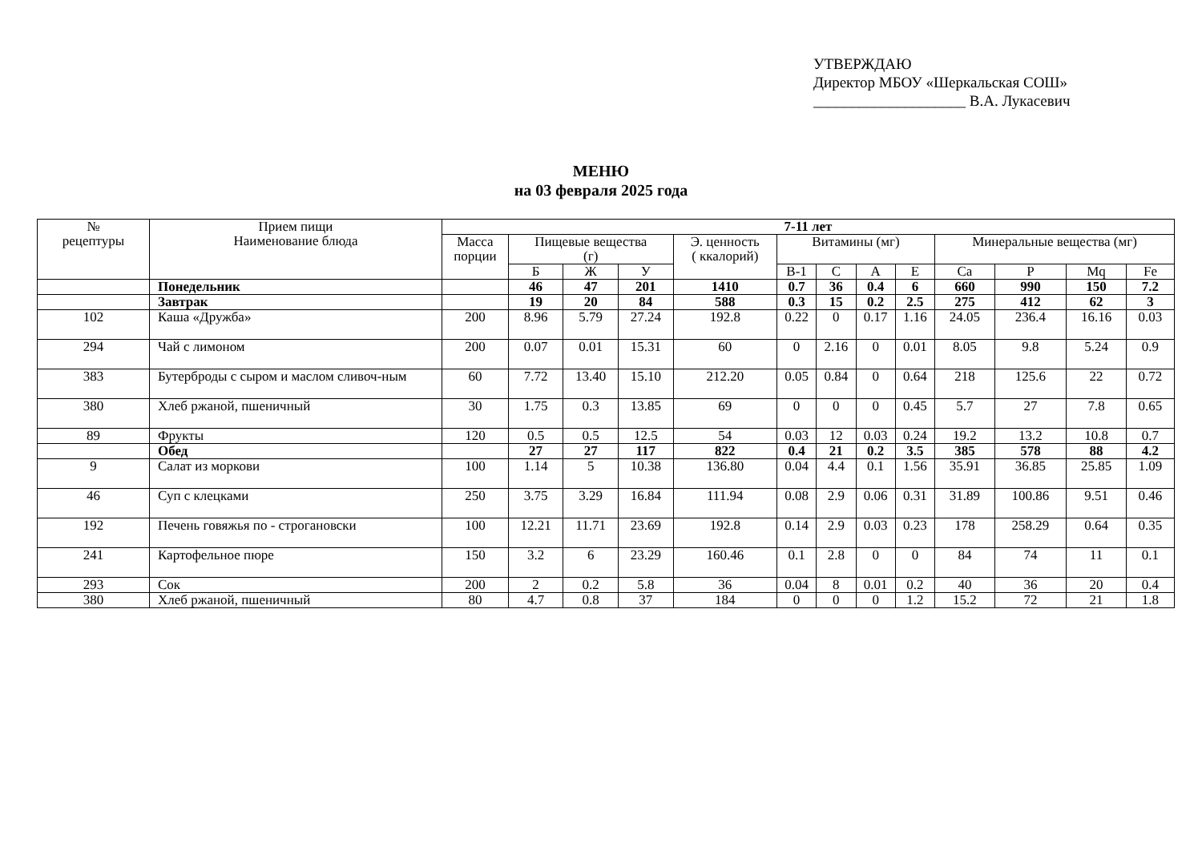УТВЕРЖДАЮ
Директор МБОУ «Шеркальская СОШ»
____________________ В.А. Лукасевич
МЕНЮ
на 03 февраля 2025 года
| № рецептуры | Прием пищи Наименование блюда | 7-11 лет | | | | | | | | | | | | |
| --- | --- | --- | --- | --- | --- | --- | --- | --- | --- | --- | --- | --- | --- | --- |
| | | Масса порции | Пищевые вещества (г) | | | Э. ценность ( ккалорий) | Витамины (мг) | | | | Минеральные вещества (мг) | | | |
| | | | Б | Ж | У | | В-1 | С | А | Е | Са | Р | Mq | Fe |
| | Понедельник | | 46 | 47 | 201 | 1410 | 0.7 | 36 | 0.4 | 6 | 660 | 990 | 150 | 7.2 |
| | Завтрак | | 19 | 20 | 84 | 588 | 0.3 | 15 | 0.2 | 2.5 | 275 | 412 | 62 | 3 |
| 102 | Каша «Дружба» | 200 | 8.96 | 5.79 | 27.24 | 192.8 | 0.22 | 0 | 0.17 | 1.16 | 24.05 | 236.4 | 16.16 | 0.03 |
| 294 | Чай с лимоном | 200 | 0.07 | 0.01 | 15.31 | 60 | 0 | 2.16 | 0 | 0.01 | 8.05 | 9.8 | 5.24 | 0.9 |
| 383 | Бутерброды с сыром и маслом сливоч-ным | 60 | 7.72 | 13.40 | 15.10 | 212.20 | 0.05 | 0.84 | 0 | 0.64 | 218 | 125.6 | 22 | 0.72 |
| 380 | Хлеб ржаной, пшеничный | 30 | 1.75 | 0.3 | 13.85 | 69 | 0 | 0 | 0 | 0.45 | 5.7 | 27 | 7.8 | 0.65 |
| 89 | Фрукты | 120 | 0.5 | 0.5 | 12.5 | 54 | 0.03 | 12 | 0.03 | 0.24 | 19.2 | 13.2 | 10.8 | 0.7 |
| | Обед | | 27 | 27 | 117 | 822 | 0.4 | 21 | 0.2 | 3.5 | 385 | 578 | 88 | 4.2 |
| 9 | Салат из моркови | 100 | 1.14 | 5 | 10.38 | 136.80 | 0.04 | 4.4 | 0.1 | 1.56 | 35.91 | 36.85 | 25.85 | 1.09 |
| 46 | Суп с клецками | 250 | 3.75 | 3.29 | 16.84 | 111.94 | 0.08 | 2.9 | 0.06 | 0.31 | 31.89 | 100.86 | 9.51 | 0.46 |
| 192 | Печень говяжья по - строгановски | 100 | 12.21 | 11.71 | 23.69 | 192.8 | 0.14 | 2.9 | 0.03 | 0.23 | 178 | 258.29 | 0.64 | 0.35 |
| 241 | Картофельное пюре | 150 | 3.2 | 6 | 23.29 | 160.46 | 0.1 | 2.8 | 0 | 0 | 84 | 74 | 11 | 0.1 |
| 293 | Сок | 200 | 2 | 0.2 | 5.8 | 36 | 0.04 | 8 | 0.01 | 0.2 | 40 | 36 | 20 | 0.4 |
| 380 | Хлеб ржаной, пшеничный | 80 | 4.7 | 0.8 | 37 | 184 | 0 | 0 | 0 | 1.2 | 15.2 | 72 | 21 | 1.8 |